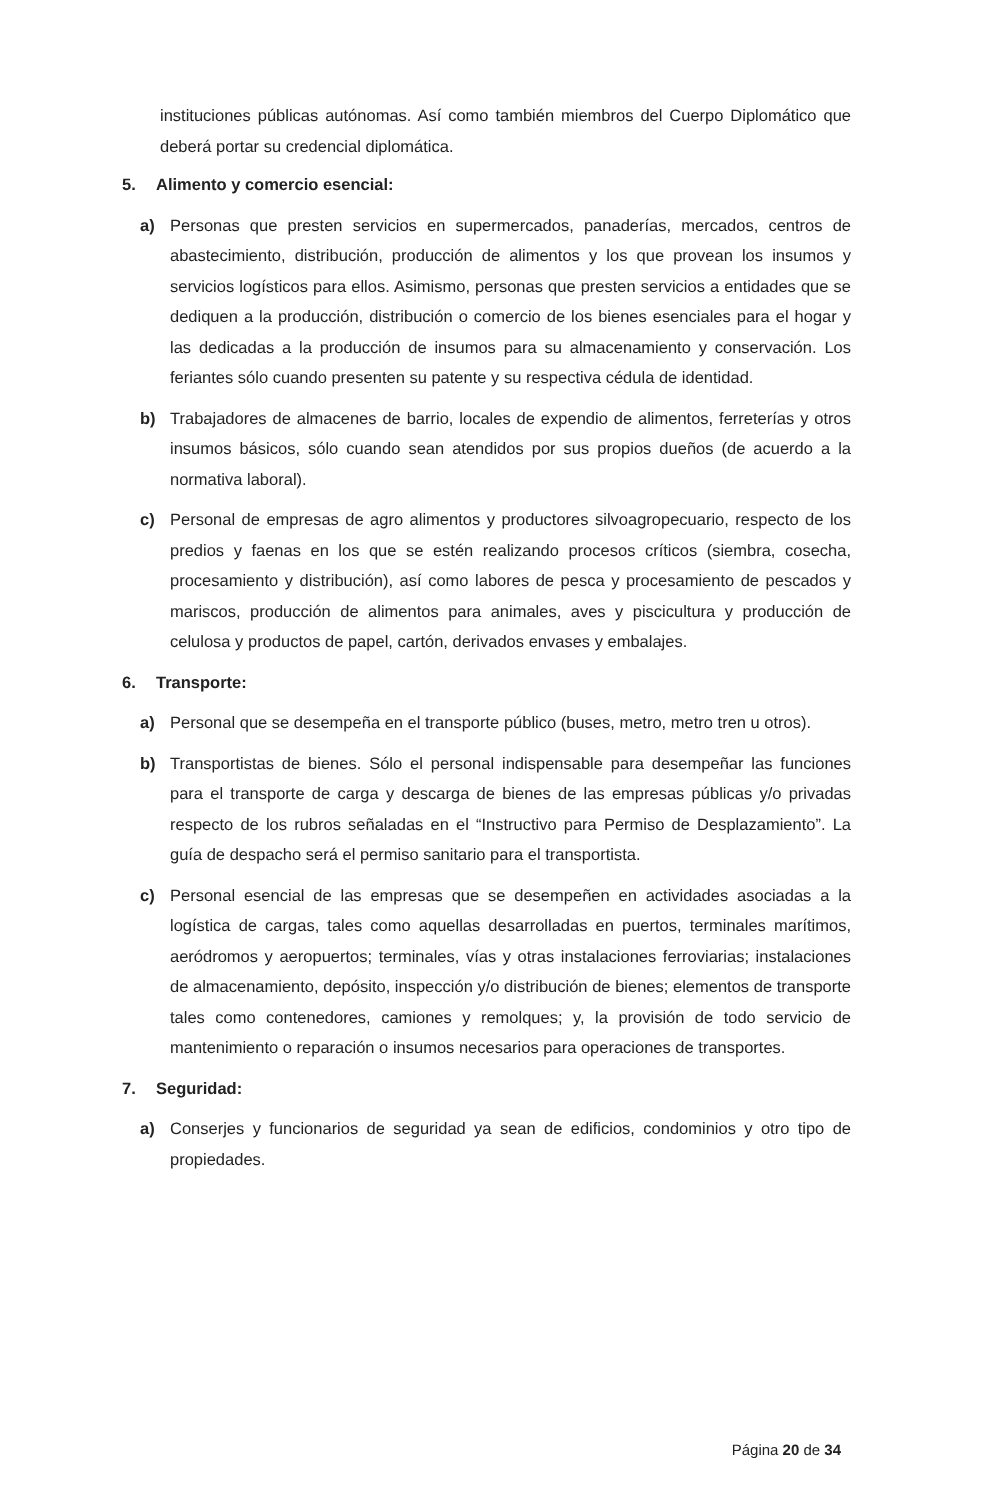instituciones públicas autónomas. Así como también miembros del Cuerpo Diplomático que deberá portar su credencial diplomática.
5. Alimento y comercio esencial:
a) Personas que presten servicios en supermercados, panaderías, mercados, centros de abastecimiento, distribución, producción de alimentos y los que provean los insumos y servicios logísticos para ellos. Asimismo, personas que presten servicios a entidades que se dediquen a la producción, distribución o comercio de los bienes esenciales para el hogar y las dedicadas a la producción de insumos para su almacenamiento y conservación. Los feriantes sólo cuando presenten su patente y su respectiva cédula de identidad.
b) Trabajadores de almacenes de barrio, locales de expendio de alimentos, ferreterías y otros insumos básicos, sólo cuando sean atendidos por sus propios dueños (de acuerdo a la normativa laboral).
c) Personal de empresas de agro alimentos y productores silvoagropecuario, respecto de los predios y faenas en los que se estén realizando procesos críticos (siembra, cosecha, procesamiento y distribución), así como labores de pesca y procesamiento de pescados y mariscos, producción de alimentos para animales, aves y piscicultura y producción de celulosa y productos de papel, cartón, derivados envases y embalajes.
6. Transporte:
a) Personal que se desempeña en el transporte público (buses, metro, metro tren u otros).
b) Transportistas de bienes. Sólo el personal indispensable para desempeñar las funciones para el transporte de carga y descarga de bienes de las empresas públicas y/o privadas respecto de los rubros señaladas en el “Instructivo para Permiso de Desplazamiento”. La guía de despacho será el permiso sanitario para el transportista.
c) Personal esencial de las empresas que se desempeñen en actividades asociadas a la logística de cargas, tales como aquellas desarrolladas en puertos, terminales marítimos, aeródromos y aeropuertos; terminales, vías y otras instalaciones ferroviarias; instalaciones de almacenamiento, depósito, inspección y/o distribución de bienes; elementos de transporte tales como contenedores, camiones y remolques; y, la provisión de todo servicio de mantenimiento o reparación o insumos necesarios para operaciones de transportes.
7. Seguridad:
a) Conserjes y funcionarios de seguridad ya sean de edificios, condominios y otro tipo de propiedades.
Página 20 de 34